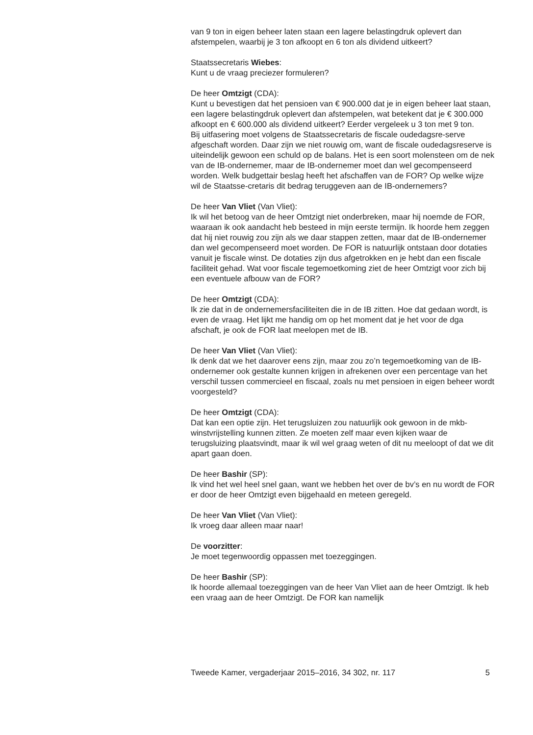van 9 ton in eigen beheer laten staan een lagere belastingdruk oplevert dan afstempelen, waarbij je 3 ton afkoopt en 6 ton als dividend uitkeert?
Staatssecretaris Wiebes:
Kunt u de vraag preciezer formuleren?
De heer Omtzigt (CDA):
Kunt u bevestigen dat het pensioen van € 900.000 dat je in eigen beheer laat staan, een lagere belastingdruk oplevert dan afstempelen, wat betekent dat je € 300.000 afkoopt en € 600.000 als dividend uitkeert? Eerder vergeleek u 3 ton met 9 ton.
Bij uitfasering moet volgens de Staatssecretaris de fiscale oudedagsre-serve afgeschaft worden. Daar zijn we niet rouwig om, want de fiscale oudedagsreserve is uiteindelijk gewoon een schuld op de balans. Het is een soort molensteen om de nek van de IB-ondernemer, maar de IB-ondernemer moet dan wel gecompenseerd worden. Welk budgettair beslag heeft het afschaffen van de FOR? Op welke wijze wil de Staatsse-cretaris dit bedrag teruggeven aan de IB-ondernemers?
De heer Van Vliet (Van Vliet):
Ik wil het betoog van de heer Omtzigt niet onderbreken, maar hij noemde de FOR, waaraan ik ook aandacht heb besteed in mijn eerste termijn. Ik hoorde hem zeggen dat hij niet rouwig zou zijn als we daar stappen zetten, maar dat de IB-ondernemer dan wel gecompenseerd moet worden. De FOR is natuurlijk ontstaan door dotaties vanuit je fiscale winst. De dotaties zijn dus afgetrokken en je hebt dan een fiscale faciliteit gehad. Wat voor fiscale tegemoetkoming ziet de heer Omtzigt voor zich bij een eventuele afbouw van de FOR?
De heer Omtzigt (CDA):
Ik zie dat in de ondernemersfaciliteiten die in de IB zitten. Hoe dat gedaan wordt, is even de vraag. Het lijkt me handig om op het moment dat je het voor de dga afschaft, je ook de FOR laat meelopen met de IB.
De heer Van Vliet (Van Vliet):
Ik denk dat we het daarover eens zijn, maar zou zo’n tegemoetkoming van de IB-ondernemer ook gestalte kunnen krijgen in afrekenen over een percentage van het verschil tussen commercieel en fiscaal, zoals nu met pensioen in eigen beheer wordt voorgesteld?
De heer Omtzigt (CDA):
Dat kan een optie zijn. Het terugsluizen zou natuurlijk ook gewoon in de mkb-winstvrijstelling kunnen zitten. Ze moeten zelf maar even kijken waar de terugsluizing plaatsvindt, maar ik wil wel graag weten of dit nu meeloopt of dat we dit apart gaan doen.
De heer Bashir (SP):
Ik vind het wel heel snel gaan, want we hebben het over de bv’s en nu wordt de FOR er door de heer Omtzigt even bijgehaald en meteen geregeld.
De heer Van Vliet (Van Vliet):
Ik vroeg daar alleen maar naar!
De voorzitter:
Je moet tegenwoordig oppassen met toezeggingen.
De heer Bashir (SP):
Ik hoorde allemaal toezeggingen van de heer Van Vliet aan de heer Omtzigt. Ik heb een vraag aan de heer Omtzigt. De FOR kan namelijk
Tweede Kamer, vergaderjaar 2015–2016, 34 302, nr. 117 5